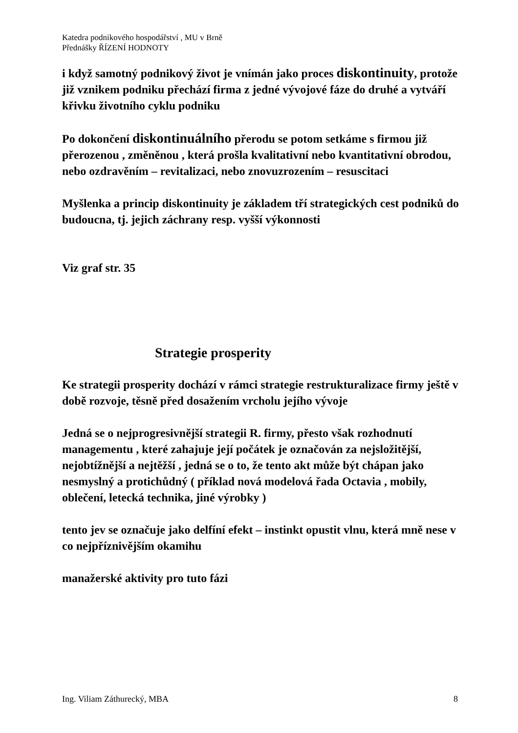Katedra podnikového hospodářství , MU v Brně
Přednášky ŘÍZENÍ HODNOTY
i když samotný podnikový život je vnímán jako proces diskontinuity, protože již vznikem podniku přechází firma z jedné vývojové fáze do druhé a vytváří křivku životního cyklu podniku
Po dokončení diskontinuálního přerodu se potom setkáme s firmou již přerozenou , změněnou , která prošla kvalitativní nebo kvantitativní obrodou, nebo ozdravěním – revitalizaci, nebo znovuzrozením – resuscitaci
Myšlenka a princip diskontinuity je základem tří strategických cest podniků do budoucna, tj. jejich záchrany resp. vyšší výkonnosti
Viz graf str. 35
Strategie prosperity
Ke strategii prosperity dochází v rámci strategie restrukturalizace firmy ještě v době rozvoje, těsně před dosažením vrcholu jejího vývoje
Jedná se o nejprogresivnější strategii R. firmy, přesto však rozhodnutí managementu , které zahajuje její počátek je označován za nejsložitější, nejobtížnější a nejtěžší , jedná se o to, že tento akt může být chápan jako nesmyslný a protichůdný ( příklad nová modelová řada Octavia , mobily, oblečení, letecká technika, jiné výrobky )
tento jev se označuje jako delfíní efekt – instinkt opustit vlnu, která mně nese v co nejpříznivějším okamihu
manažerské aktivity pro tuto fázi
Ing. Viliam Záthurecký, MBA 8